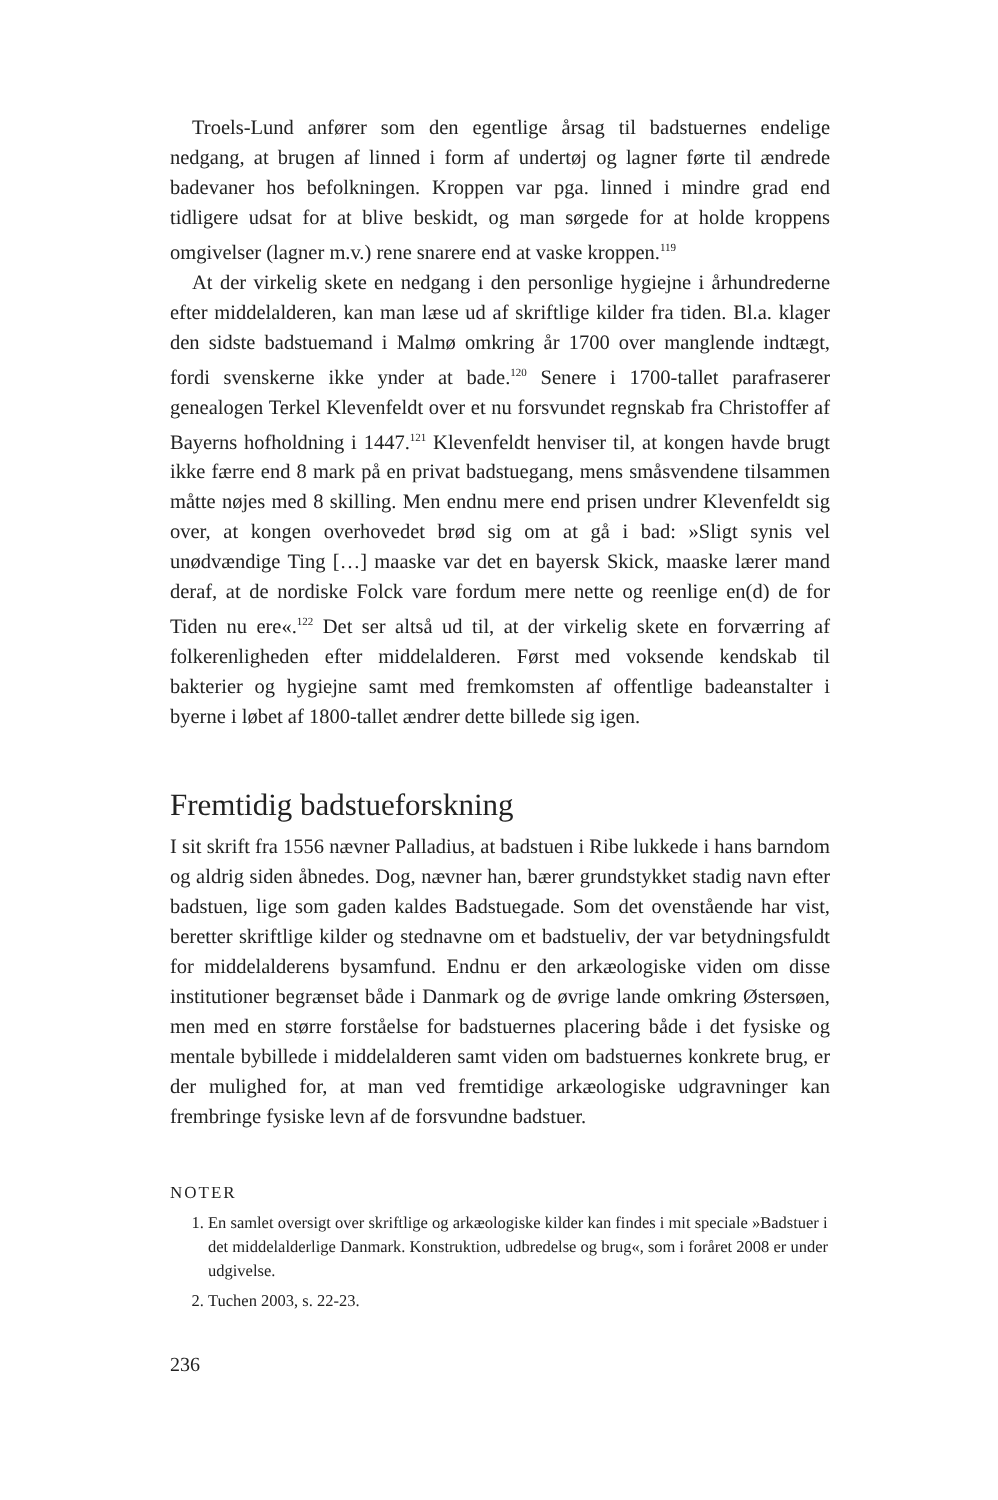Troels-Lund anfører som den egentlige årsag til badstuernes endelige nedgang, at brugen af linned i form af undertøj og lagner førte til ændrede badevaner hos befolkningen. Kroppen var pga. linned i mindre grad end tidligere udsat for at blive beskidt, og man sørgede for at holde kroppens omgivelser (lagner m.v.) rene snarere end at vaske kroppen.<sup>119</sup>
At der virkelig skete en nedgang i den personlige hygiejne i århundrederne efter middelalderen, kan man læse ud af skriftlige kilder fra tiden. Bl.a. klager den sidste badstuemand i Malmø omkring år 1700 over manglende indtægt, fordi svenskerne ikke ynder at bade.<sup>120</sup> Senere i 1700-tallet parafraserer genealogen Terkel Klevenfeldt over et nu forsvundet regnskab fra Christoffer af Bayerns hofholdning i 1447.<sup>121</sup> Klevenfeldt henviser til, at kongen havde brugt ikke færre end 8 mark på en privat badstuegang, mens småsvendene tilsammen måtte nøjes med 8 skilling. Men endnu mere end prisen undrer Klevenfeldt sig over, at kongen overhovedet brød sig om at gå i bad: »Sligt synis vel unødvændige Ting […] maaske var det en bayersk Skick, maaske lærer mand deraf, at de nordiske Folck vare fordum mere nette og reenlige en(d) de for Tiden nu ere«.<sup>122</sup> Det ser altså ud til, at der virkelig skete en forværring af folkerenligheden efter middelalderen. Først med voksende kendskab til bakterier og hygiejne samt med fremkomsten af offentlige badeanstalter i byerne i løbet af 1800-tallet ændrer dette billede sig igen.
Fremtidig badstueforskning
I sit skrift fra 1556 nævner Palladius, at badstuen i Ribe lukkede i hans barndom og aldrig siden åbnedes. Dog, nævner han, bærer grundstykket stadig navn efter badstuen, lige som gaden kaldes Badstuegade. Som det ovenstående har vist, beretter skriftlige kilder og stednavne om et badstueliv, der var betydningsfuldt for middelalderens bysamfund. Endnu er den arkæologiske viden om disse institutioner begrænset både i Danmark og de øvrige lande omkring Østersøen, men med en større forståelse for badstuernes placering både i det fysiske og mentale bybillede i middelalderen samt viden om badstuernes konkrete brug, er der mulighed for, at man ved fremtidige arkæologiske udgravninger kan frembringe fysiske levn af de forsvundne badstuer.
NOTER
1. En samlet oversigt over skriftlige og arkæologiske kilder kan findes i mit speciale »Badstuer i det middelalderlige Danmark. Konstruktion, udbredelse og brug«, som i foråret 2008 er under udgivelse.
2. Tuchen 2003, s. 22-23.
236